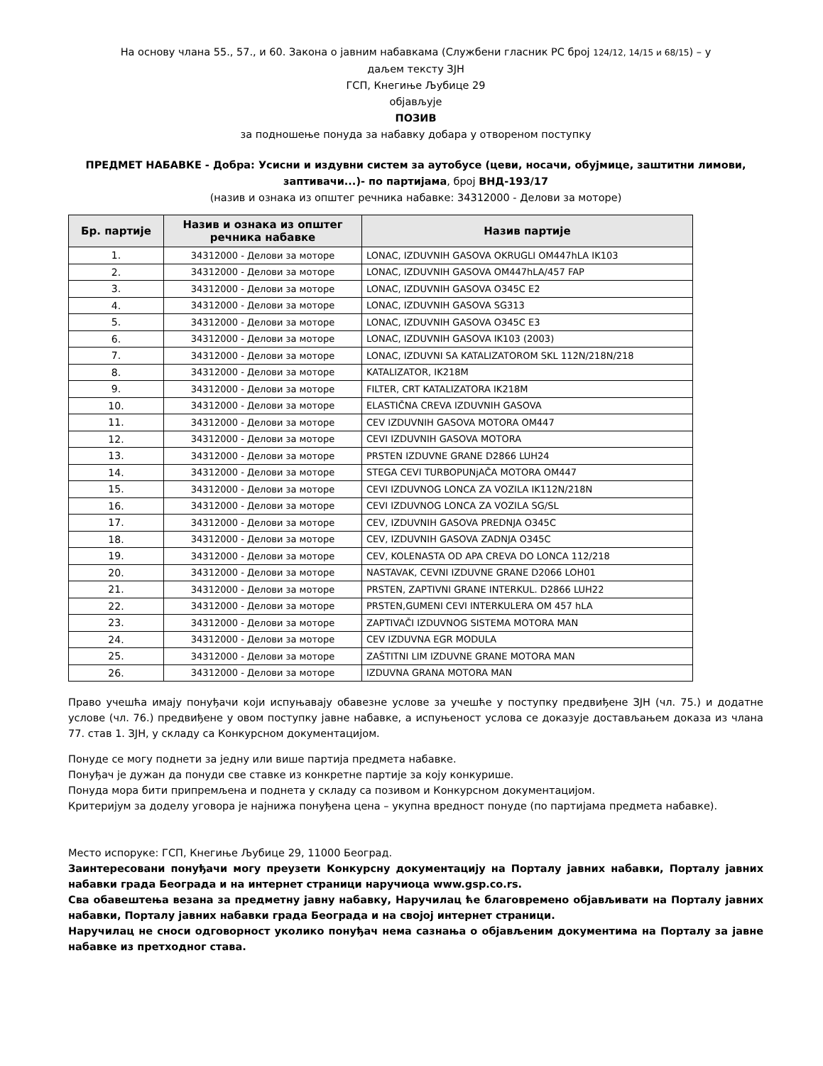На основу члана 55., 57., и 60. Закона о јавним набавкама (Службени гласник РС број 124/12, 14/15 и 68/15) – у
даљем тексту ЗЈН
ГСП, Кнегиње Љубице 29
објављује
ПОЗИВ
за подношење понуда за набавку добара у отвореном поступку
ПРЕДМЕТ НАБАВКЕ - Добра: Усисни и издувни систем за аутобусе (цеви, носачи, обујмице, заштитни лимови, заптивачи...)- по партијама, број ВНД-193/17
(назив и ознака из општег речника набавке: 34312000 - Делови за моторе)
| Бр. партије | Назив и ознака из општег речника набавке | Назив партије |
| --- | --- | --- |
| 1. | 34312000 - Делови за моторе | LONAC, IZDUVNIH GASOVA OKRUGLI OM447hLA IK103 |
| 2. | 34312000 - Делови за моторе | LONAC, IZDUVNIH GASOVA OM447hLA/457 FAP |
| 3. | 34312000 - Делови за моторе | LONAC, IZDUVNIH GASOVA O345C E2 |
| 4. | 34312000 - Делови за моторе | LONAC, IZDUVNIH GASOVA SG313 |
| 5. | 34312000 - Делови за моторе | LONAC, IZDUVNIH GASOVA O345C E3 |
| 6. | 34312000 - Делови за моторе | LONAC, IZDUVNIH GASOVA IK103 (2003) |
| 7. | 34312000 - Делови за моторе | LONAC, IZDUVNI SA KATALIZATOROM SKL 112N/218N/218 |
| 8. | 34312000 - Делови за моторе | KATALIZATOR, IK218M |
| 9. | 34312000 - Делови за моторе | FILTER, CRT KATALIZATORA IK218M |
| 10. | 34312000 - Делови за моторе | ELASTIČNA CREVA IZDUVNIH GASOVA |
| 11. | 34312000 - Делови за моторе | CEV IZDUVNIH GASOVA MOTORA OM447 |
| 12. | 34312000 - Делови за моторе | CEVI IZDUVNIH GASOVA MOTORA |
| 13. | 34312000 - Делови за моторе | PRSTEN IZDUVNE GRANE D2866 LUH24 |
| 14. | 34312000 - Делови за моторе | STEGA CEVI TURBOPUNjAČA MOTORA OM447 |
| 15. | 34312000 - Делови за моторе | CEVI IZDUVNOG LONCA ZA VOZILA IK112N/218N |
| 16. | 34312000 - Делови за моторе | CEVI IZDUVNOG LONCA ZA VOZILA SG/SL |
| 17. | 34312000 - Делови за моторе | CEV, IZDUVNIH GASOVA PREDNJA O345C |
| 18. | 34312000 - Делови за моторе | CEV, IZDUVNIH GASOVA ZADNJA O345C |
| 19. | 34312000 - Делови за моторе | CEV, KOLENASTA OD APA CREVA DO LONCA 112/218 |
| 20. | 34312000 - Делови за моторе | NASTAVAK, CEVNI IZDUVNE GRANE D2066 LOH01 |
| 21. | 34312000 - Делови за моторе | PRSTEN, ZAPTIVNI GRANE INTERKUL. D2866 LUH22 |
| 22. | 34312000 - Делови за моторе | PRSTEN,GUMENI CEVI INTERKULERA OM 457 hLA |
| 23. | 34312000 - Делови за моторе | ZAPTIVAČI IZDUVNOG SISTEMA MOTORA MAN |
| 24. | 34312000 - Делови за моторе | CEV IZDUVNA EGR MODULA |
| 25. | 34312000 - Делови за моторе | ZAŠTITNI LIM IZDUVNE GRANE MOTORA MAN |
| 26. | 34312000 - Делови за моторе | IZDUVNA GRANA MOTORA MAN |
Право учешћа имају понуђачи који испуњавају обавезне услове за учешће у поступку предвиђене ЗЈН (чл. 75.) и додатне услове (чл. 76.) предвиђене у овом поступку јавне набавке, а испуњеност услова се доказује достављањем доказа из члана 77. став 1. ЗЈН, у складу са Конкурсном документацијом.
Понуде се могу поднети за једну или више партија предмета набавке.
Понуђач је дужан да понуди све ставке из конкретне партије за коју конкурише.
Понуда мора бити припремљена и поднета у складу са позивом и Конкурсном документацијом.
Критеријум за доделу уговора је најнижа понуђена цена – укупна вредност понуде (по партијама предмета набавке).
Место испоруке: ГСП, Кнегиње Љубице 29, 11000 Београд.
Заинтересовани понуђачи могу преузети Конкурсну документацију на Порталу јавних набавки, Порталу јавних набавки града Београда и на интернет страници наручиоца www.gsp.co.rs.
Сва обавештења везана за предметну јавну набавку, Наручилац ће благовремено објављивати на Порталу јавних набавки, Порталу јавних набавки града Београда и на својој интернет страници.
Наручилац не сноси одговорност уколико понуђач нема сазнања о објављеним документима на Порталу за јавне набавке из претходног става.